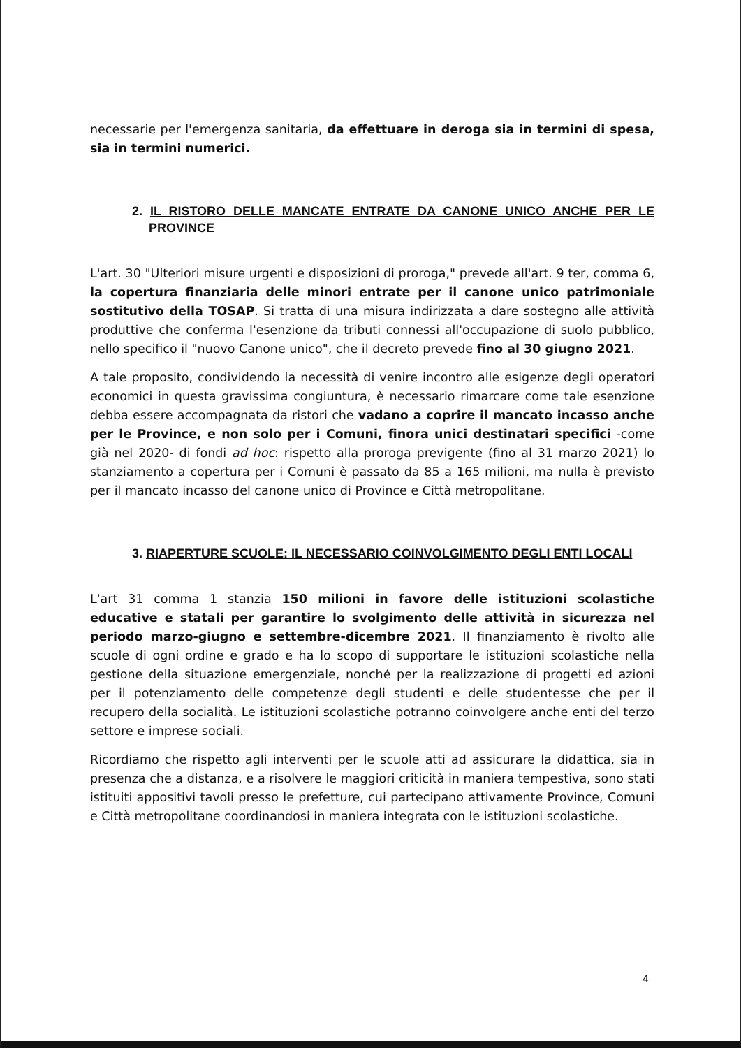necessarie per l'emergenza sanitaria, da effettuare in deroga sia in termini di spesa, sia in termini numerici.
2. IL RISTORO DELLE MANCATE ENTRATE DA CANONE UNICO ANCHE PER LE PROVINCE
L'art. 30 "Ulteriori misure urgenti e disposizioni di proroga," prevede all'art. 9 ter, comma 6, la copertura finanziaria delle minori entrate per il canone unico patrimoniale sostitutivo della TOSAP. Si tratta di una misura indirizzata a dare sostegno alle attività produttive che conferma l'esenzione da tributi connessi all'occupazione di suolo pubblico, nello specifico il "nuovo Canone unico", che il decreto prevede fino al 30 giugno 2021.
A tale proposito, condividendo la necessità di venire incontro alle esigenze degli operatori economici in questa gravissima congiuntura, è necessario rimarcare come tale esenzione debba essere accompagnata da ristori che vadano a coprire il mancato incasso anche per le Province, e non solo per i Comuni, finora unici destinatari specifici -come già nel 2020- di fondi ad hoc: rispetto alla proroga previgente (fino al 31 marzo 2021) lo stanziamento a copertura per i Comuni è passato da 85 a 165 milioni, ma nulla è previsto per il mancato incasso del canone unico di Province e Città metropolitane.
3. RIAPERTURE SCUOLE: IL NECESSARIO COINVOLGIMENTO DEGLI ENTI LOCALI
L'art 31 comma 1 stanzia 150 milioni in favore delle istituzioni scolastiche educative e statali per garantire lo svolgimento delle attività in sicurezza nel periodo marzo-giugno e settembre-dicembre 2021. Il finanziamento è rivolto alle scuole di ogni ordine e grado e ha lo scopo di supportare le istituzioni scolastiche nella gestione della situazione emergenziale, nonché per la realizzazione di progetti ed azioni per il potenziamento delle competenze degli studenti e delle studentesse che per il recupero della socialità. Le istituzioni scolastiche potranno coinvolgere anche enti del terzo settore e imprese sociali.
Ricordiamo che rispetto agli interventi per le scuole atti ad assicurare la didattica, sia in presenza che a distanza, e a risolvere le maggiori criticità in maniera tempestiva, sono stati istituiti appositivi tavoli presso le prefetture, cui partecipano attivamente Province, Comuni e Città metropolitane coordinandosi in maniera integrata con le istituzioni scolastiche.
4